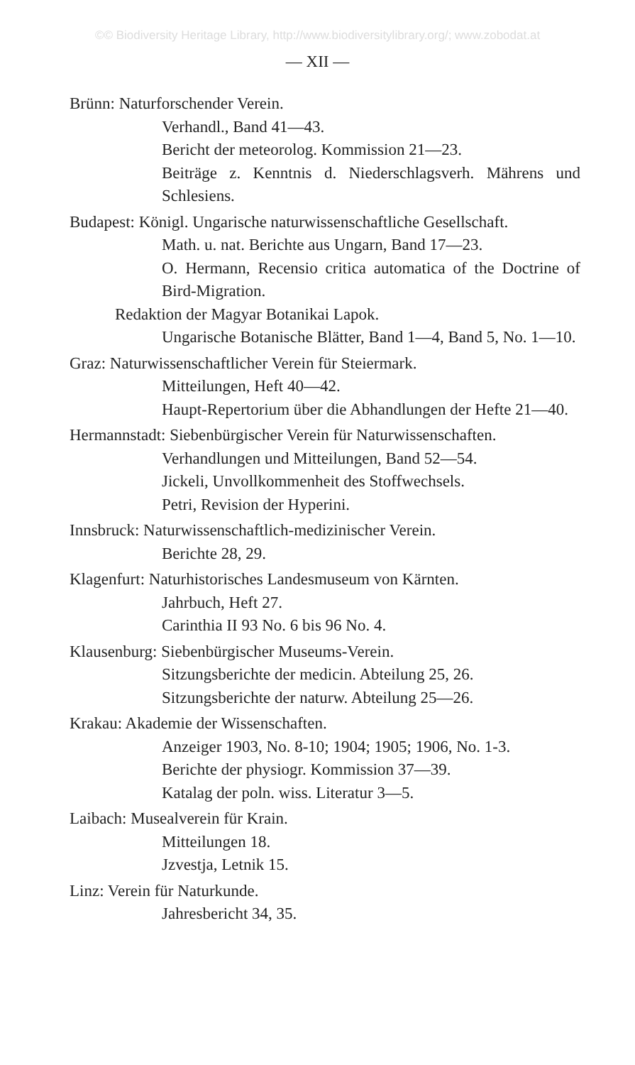©© Biodiversity Heritage Library, http://www.biodiversitylibrary.org/; www.zobodat.at
— XII —
Brünn: Naturforschender Verein.
Verhandl., Band 41—43.
Bericht der meteorolog. Kommission 21—23.
Beiträge z. Kenntnis d. Niederschlagsverh. Mährens und Schlesiens.
Budapest: Königl. Ungarische naturwissenschaftliche Gesellschaft.
Math. u. nat. Berichte aus Ungarn, Band 17—23.
O. Hermann, Recensio critica automatica of the Doctrine of Bird-Migration.
Redaktion der Magyar Botanikai Lapok.
Ungarische Botanische Blätter, Band 1—4, Band 5, No. 1—10.
Graz: Naturwissenschaftlicher Verein für Steiermark.
Mitteilungen, Heft 40—42.
Haupt-Repertorium über die Abhandlungen der Hefte 21—40.
Hermannstadt: Siebenbürgischer Verein für Naturwissenschaften.
Verhandlungen und Mitteilungen, Band 52—54.
Jickeli, Unvollkommenheit des Stoffwechsels.
Petri, Revision der Hyperini.
Innsbruck: Naturwissenschaftlich-medizinischer Verein.
Berichte 28, 29.
Klagenfurt: Naturhistorisches Landesmuseum von Kärnten.
Jahrbuch, Heft 27.
Carinthia II 93 No. 6 bis 96 No. 4.
Klausenburg: Siebenbürgischer Museums-Verein.
Sitzungsberichte der medicin. Abteilung 25, 26.
Sitzungsberichte der naturw. Abteilung 25—26.
Krakau: Akademie der Wissenschaften.
Anzeiger 1903, No. 8-10; 1904; 1905; 1906, No. 1-3.
Berichte der physiogr. Kommission 37—39.
Katalag der poln. wiss. Literatur 3—5.
Laibach: Musealverein für Krain.
Mitteilungen 18.
Jzvestja, Letnik 15.
Linz: Verein für Naturkunde.
Jahresbericht 34, 35.